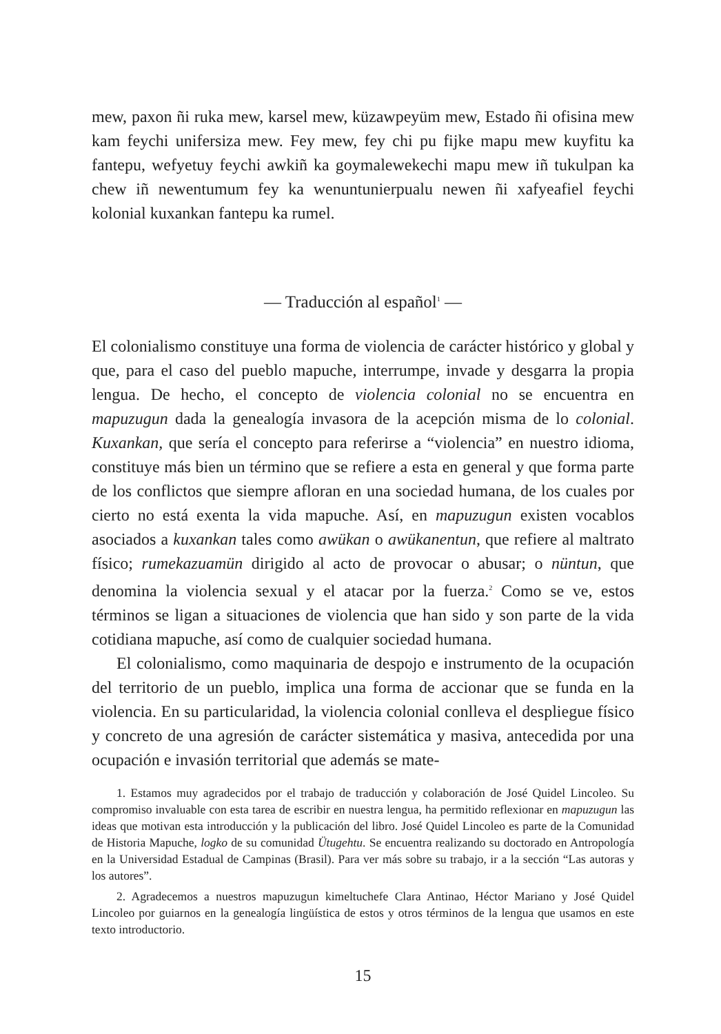mew, paxon ñi ruka mew, karsel mew, küzawpeyüm mew, Estado ñi ofisina mew kam feychi unifersiza mew. Fey mew, fey chi pu fijke mapu mew kuyfitu ka fantepu, wefyetuy feychi awkiñ ka goymalewekechi mapu mew iñ tukulpan ka chew iñ newentumum fey ka wenuntunierpualu newen ñi xafyeafiel feychi kolonial kuxankan fantepu ka rumel.
— Traducción al español<sup>1</sup> —
El colonialismo constituye una forma de violencia de carácter histórico y global y que, para el caso del pueblo mapuche, interrumpe, invade y desgarra la propia lengua. De hecho, el concepto de violencia colonial no se encuentra en mapuzugun dada la genealogía invasora de la acepción misma de lo colonial. Kuxankan, que sería el concepto para referirse a “violencia” en nuestro idioma, constituye más bien un término que se refiere a esta en general y que forma parte de los conflictos que siempre afloran en una sociedad humana, de los cuales por cierto no está exenta la vida mapuche. Así, en mapuzugun existen vocablos asociados a kuxankan tales como awükan o awükanentun, que refiere al maltrato físico; rumekazuamün dirigido al acto de provocar o abusar; o nüntun, que denomina la violencia sexual y el atacar por la fuerza.<sup>2</sup> Como se ve, estos términos se ligan a situaciones de violencia que han sido y son parte de la vida cotidiana mapuche, así como de cualquier sociedad humana.
El colonialismo, como maquinaria de despojo e instrumento de la ocupación del territorio de un pueblo, implica una forma de accionar que se funda en la violencia. En su particularidad, la violencia colonial conlleva el despliegue físico y concreto de una agresión de carácter sistemática y masiva, antecedida por una ocupación e invasión territorial que además se mate-
1. Estamos muy agradecidos por el trabajo de traducción y colaboración de José Quidel Lincoleo. Su compromiso invaluable con esta tarea de escribir en nuestra lengua, ha permitido reflexionar en mapuzugun las ideas que motivan esta introducción y la publicación del libro. José Quidel Lincoleo es parte de la Comunidad de Historia Mapuche, logko de su comunidad Ütugehtu. Se encuentra realizando su doctorado en Antropología en la Universidad Estadual de Campinas (Brasil). Para ver más sobre su trabajo, ir a la sección “Las autoras y los autores”.
2. Agradecemos a nuestros mapuzugun kimeltuchefe Clara Antinao, Héctor Mariano y José Quidel Lincoleo por guiarnos en la genealogía lingüística de estos y otros términos de la lengua que usamos en este texto introductorio.
15